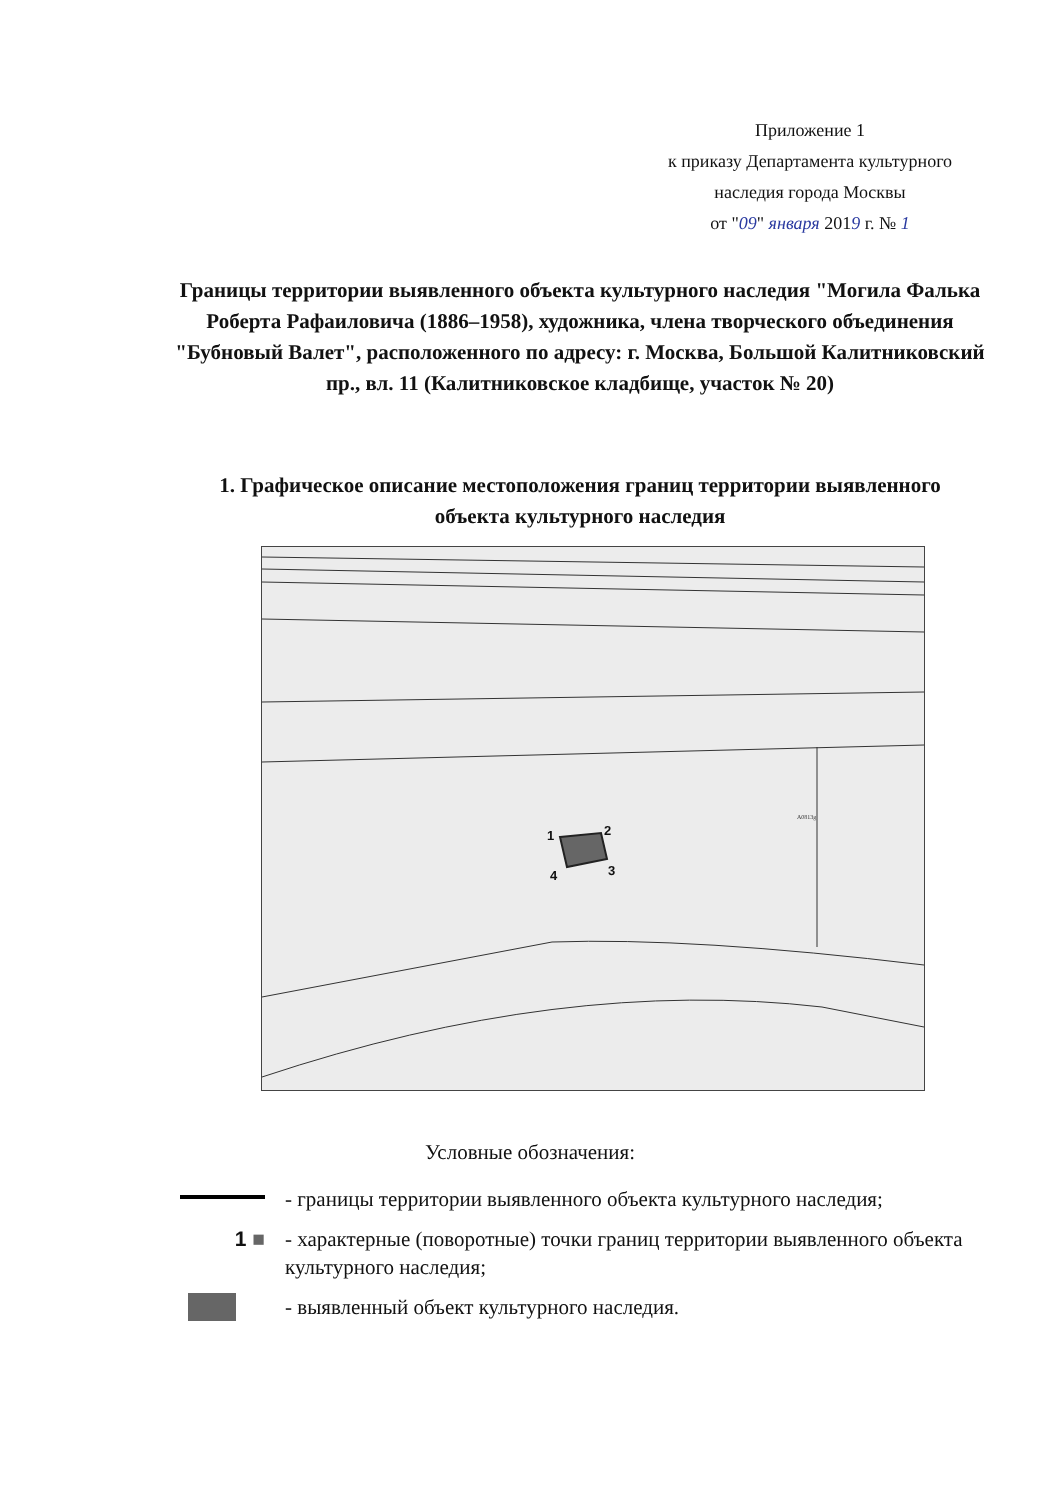Приложение 1
к приказу Департамента культурного
наследия города Москвы
от "09" января 2019 г. № 1
Границы территории выявленного объекта культурного наследия "Могила Фалька Роберта Рафаиловича (1886–1958), художника, члена творческого объединения "Бубновый Валет", расположенного по адресу: г. Москва, Большой Калитниковский пр., вл. 11 (Калитниковское кладбище, участок № 20)
1. Графическое описание местоположения границ территории выявленного объекта культурного наследия
A0813g
1
2
3
4
Условные обозначения:
- границы территории выявленного объекта культурного наследия;
1 ■ - характерные (поворотные) точки границ территории выявленного объекта культурного наследия;
- выявленный объект культурного наследия.